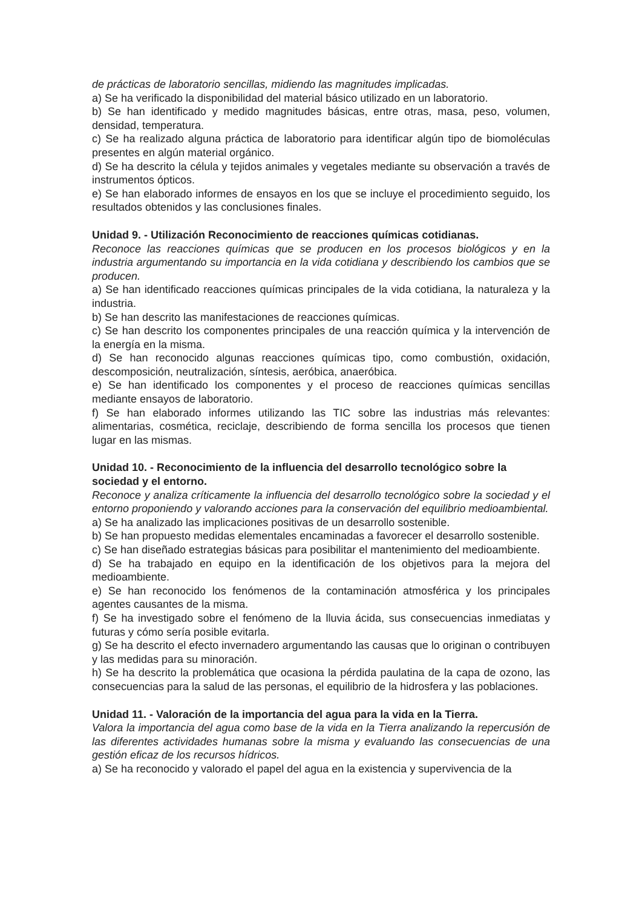de prácticas de laboratorio sencillas, midiendo las magnitudes implicadas.
a) Se ha verificado la disponibilidad del material básico utilizado en un laboratorio.
b) Se han identificado y medido magnitudes básicas, entre otras, masa, peso, volumen, densidad, temperatura.
c) Se ha realizado alguna práctica de laboratorio para identificar algún tipo de biomoléculas presentes en algún material orgánico.
d) Se ha descrito la célula y tejidos animales y vegetales mediante su observación a través de instrumentos ópticos.
e) Se han elaborado informes de ensayos en los que se incluye el procedimiento seguido, los resultados obtenidos y las conclusiones finales.
Unidad 9. - Utilización Reconocimiento de reacciones químicas cotidianas.
Reconoce las reacciones químicas que se producen en los procesos biológicos y en la industria argumentando su importancia en la vida cotidiana y describiendo los cambios que se producen.
a) Se han identificado reacciones químicas principales de la vida cotidiana, la naturaleza y la industria.
b) Se han descrito las manifestaciones de reacciones químicas.
c) Se han descrito los componentes principales de una reacción química y la intervención de la energía en la misma.
d) Se han reconocido algunas reacciones químicas tipo, como combustión, oxidación, descomposición, neutralización, síntesis, aeróbica, anaeróbica.
e) Se han identificado los componentes y el proceso de reacciones químicas sencillas mediante ensayos de laboratorio.
f) Se han elaborado informes utilizando las TIC sobre las industrias más relevantes: alimentarias, cosmética, reciclaje, describiendo de forma sencilla los procesos que tienen lugar en las mismas.
Unidad 10. - Reconocimiento de la influencia del desarrollo tecnológico sobre la sociedad y el entorno.
Reconoce y analiza críticamente la influencia del desarrollo tecnológico sobre la sociedad y el entorno proponiendo y valorando acciones para la conservación del equilibrio medioambiental.
a) Se ha analizado las implicaciones positivas de un desarrollo sostenible.
b) Se han propuesto medidas elementales encaminadas a favorecer el desarrollo sostenible.
c) Se han diseñado estrategias básicas para posibilitar el mantenimiento del medioambiente.
d) Se ha trabajado en equipo en la identificación de los objetivos para la mejora del medioambiente.
e) Se han reconocido los fenómenos de la contaminación atmosférica y los principales agentes causantes de la misma.
f) Se ha investigado sobre el fenómeno de la lluvia ácida, sus consecuencias inmediatas y futuras y cómo sería posible evitarla.
g) Se ha descrito el efecto invernadero argumentando las causas que lo originan o contribuyen y las medidas para su minoración.
h) Se ha descrito la problemática que ocasiona la pérdida paulatina de la capa de ozono, las consecuencias para la salud de las personas, el equilibrio de la hidrosfera y las poblaciones.
Unidad 11. - Valoración de la importancia del agua para la vida en la Tierra.
Valora la importancia del agua como base de la vida en la Tierra analizando la repercusión de las diferentes actividades humanas sobre la misma y evaluando las consecuencias de una gestión eficaz de los recursos hídricos.
a) Se ha reconocido y valorado el papel del agua en la existencia y supervivencia de la